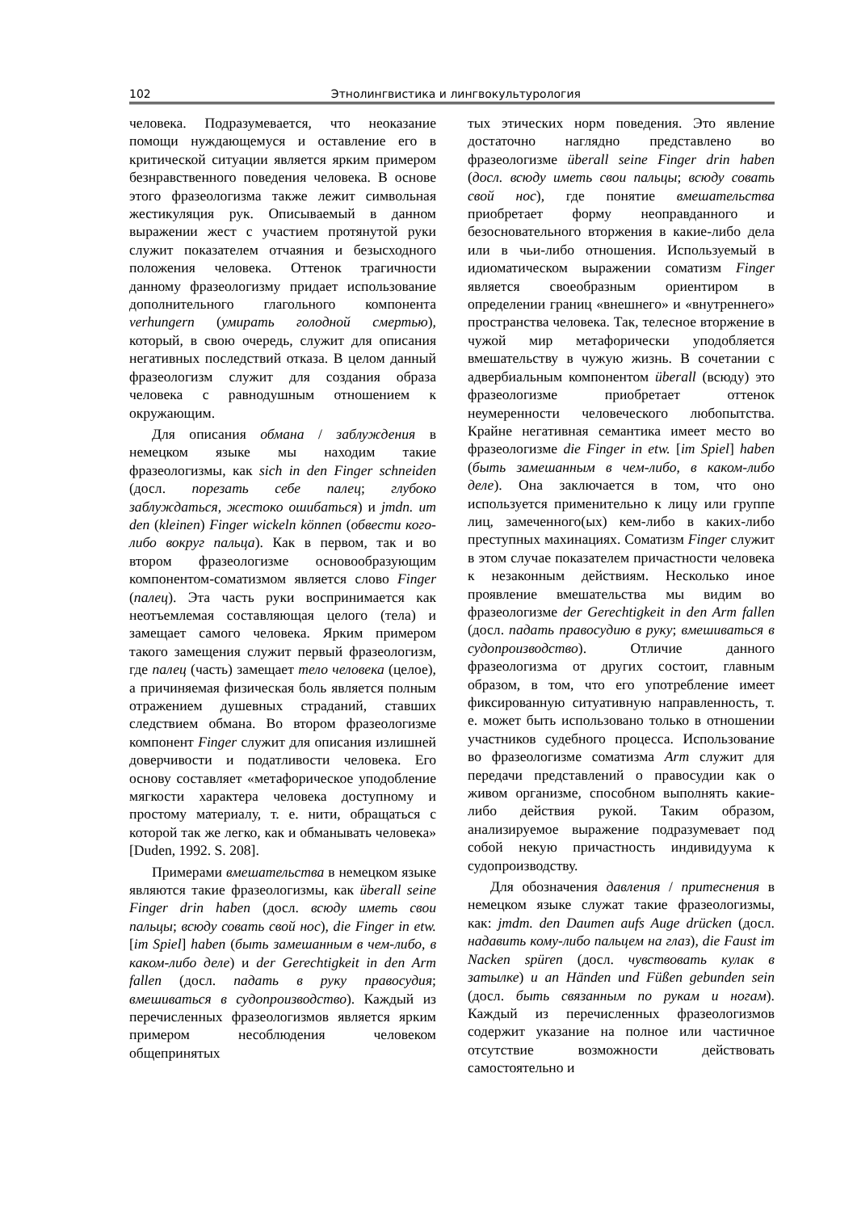102 Этнолингвистика и лингвокультурология
человека. Подразумевается, что неоказание помощи нуждающемуся и оставление его в критической ситуации является ярким примером безнравственного поведения человека. В основе этого фразеологизма также лежит символьная жестикуляция рук. Описываемый в данном выражении жест с участием протянутой руки служит показателем отчаяния и безысходного положения человека. Оттенок трагичности данному фразеологизму придает использование дополнительного глагольного компонента verhungern (умирать голодной смертью), который, в свою очередь, служит для описания негативных последствий отказа. В целом данный фразеологизм служит для создания образа человека с равнодушным отношением к окружающим.
Для описания обмана / заблуждения в немецком языке мы находим такие фразеологизмы, как sich in den Finger schneiden (досл. порезать себе палец; глубоко заблуждаться, жестоко ошибаться) и jmdn. um den (kleinen) Finger wickeln können (обвести кого-либо вокруг пальца). Как в первом, так и во втором фразеологизме основообразующим компонентом-соматизмом является слово Finger (палец). Эта часть руки воспринимается как неотъемлемая составляющая целого (тела) и замещает самого человека. Ярким примером такого замещения служит первый фразеологизм, где палец (часть) замещает тело человека (целое), а причиняемая физическая боль является полным отражением душевных страданий, ставших следствием обмана. Во втором фразеологизме компонент Finger служит для описания излишней доверчивости и податливости человека. Его основу составляет «метафорическое уподобление мягкости характера человека доступному и простому материалу, т. е. нити, обращаться с которой так же легко, как и обманывать человека» [Duden, 1992. S. 208].
Примерами вмешательства в немецком языке являются такие фразеологизмы, как überall seine Finger drin haben (досл. всюду иметь свои пальцы; всюду совать свой нос), die Finger in etw. [im Spiel] haben (быть замешанным в чем-либо, в каком-либо деле) и der Gerechtigkeit in den Arm fallen (досл. падать в руку правосудия; вмешиваться в судопроизводство). Каждый из перечисленных фразеологизмов является ярким примером несоблюдения человеком общепринятых
тых этических норм поведения. Это явление достаточно наглядно представлено во фразеологизме überall seine Finger drin haben (досл. всюду иметь свои пальцы; всюду совать свой нос), где понятие вмешательства приобретает форму неоправданного и безосновательного вторжения в какие-либо дела или в чьи-либо отношения. Используемый в идиоматическом выражении соматизм Finger является своеобразным ориентиром в определении границ «внешнего» и «внутреннего» пространства человека. Так, телесное вторжение в чужой мир метафорически уподобляется вмешательству в чужую жизнь. В сочетании с адвербиальным компонентом überall (всюду) это фразеологизме приобретает оттенок неумеренности человеческого любопытства. Крайне негативная семантика имеет место во фразеологизме die Finger in etw. [im Spiel] haben (быть замешанным в чем-либо, в каком-либо деле). Она заключается в том, что оно используется применительно к лицу или группе лиц, замеченного(ых) кем-либо в каких-либо преступных махинациях. Соматизм Finger служит в этом случае показателем причастности человека к незаконным действиям. Несколько иное проявление вмешательства мы видим во фразеологизме der Gerechtigkeit in den Arm fallen (досл. падать правосудию в руку; вмешиваться в судопроизводство). Отличие данного фразеологизма от других состоит, главным образом, в том, что его употребление имеет фиксированную ситуативную направленность, т. е. может быть использовано только в отношении участников судебного процесса. Использование во фразеологизме соматизма Arm служит для передачи представлений о правосудии как о живом организме, способном выполнять какие-либо действия рукой. Таким образом, анализируемое выражение подразумевает под собой некую причастность индивидуума к судопроизводству.
Для обозначения давления / притеснения в немецком языке служат такие фразеологизмы, как: jmdm. den Daumen aufs Auge drücken (досл. надавить кому-либо пальцем на глаз), die Faust im Nacken spüren (досл. чувствовать кулак в затылке) и an Händen und Füßen gebunden sein (досл. быть связанным по рукам и ногам). Каждый из перечисленных фразеологизмов содержит указание на полное или частичное отсутствие возможности действовать самостоятельно и